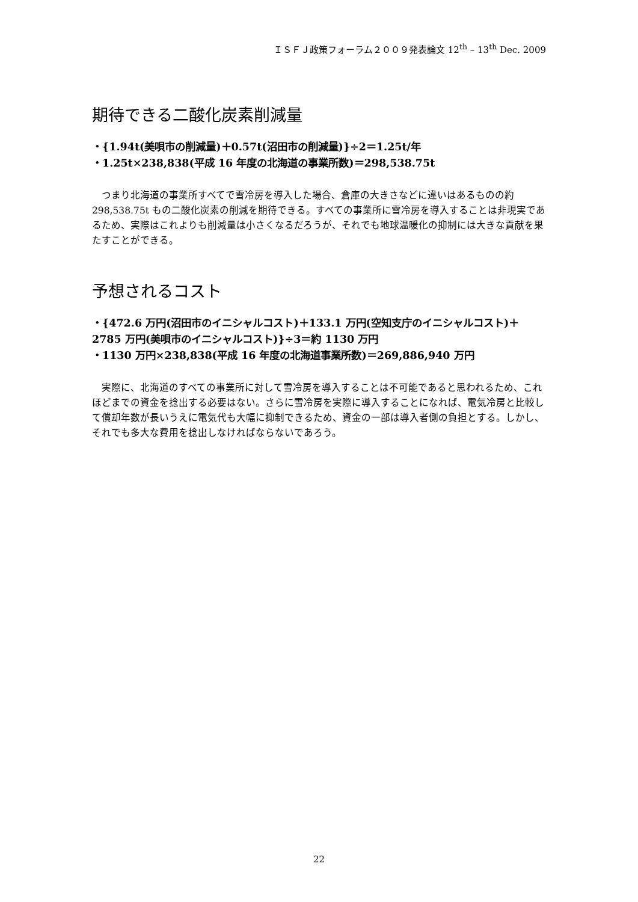ＩＳＦＪ政策フォーラム２００９発表論文 12<sup>th</sup> – 13<sup>th</sup> Dec. 2009
期待できる二酸化炭素削減量
・{1.94t(美唄市の削減量)＋0.57t(沼田市の削減量)}÷2＝1.25t/年
・1.25t×238,838(平成 16 年度の北海道の事業所数)＝298,538.75t
つまり北海道の事業所すべてで雪冷房を導入した場合、倉庫の大きさなどに違いはあるものの約 298,538.75t もの二酸化炭素の削減を期待できる。すべての事業所に雪冷房を導入することは非現実であるため、実際はこれよりも削減量は小さくなるだろうが、それでも地球温暖化の抑制には大きな貢献を果たすことができる。
予想されるコスト
・{472.6 万円(沼田市のイニシャルコスト)＋133.1 万円(空知支庁のイニシャルコスト)＋2785 万円(美唄市のイニシャルコスト)}÷3＝約 1130 万円
・1130 万円×238,838(平成 16 年度の北海道事業所数)＝269,886,940 万円
実際に、北海道のすべての事業所に対して雪冷房を導入することは不可能であると思われるため、これほどまでの資金を捻出する必要はない。さらに雪冷房を実際に導入することになれば、電気冷房と比較して償却年数が長いうえに電気代も大幅に抑制できるため、資金の一部は導入者側の負担とする。しかし、それでも多大な費用を捻出しなければならないであろう。
22